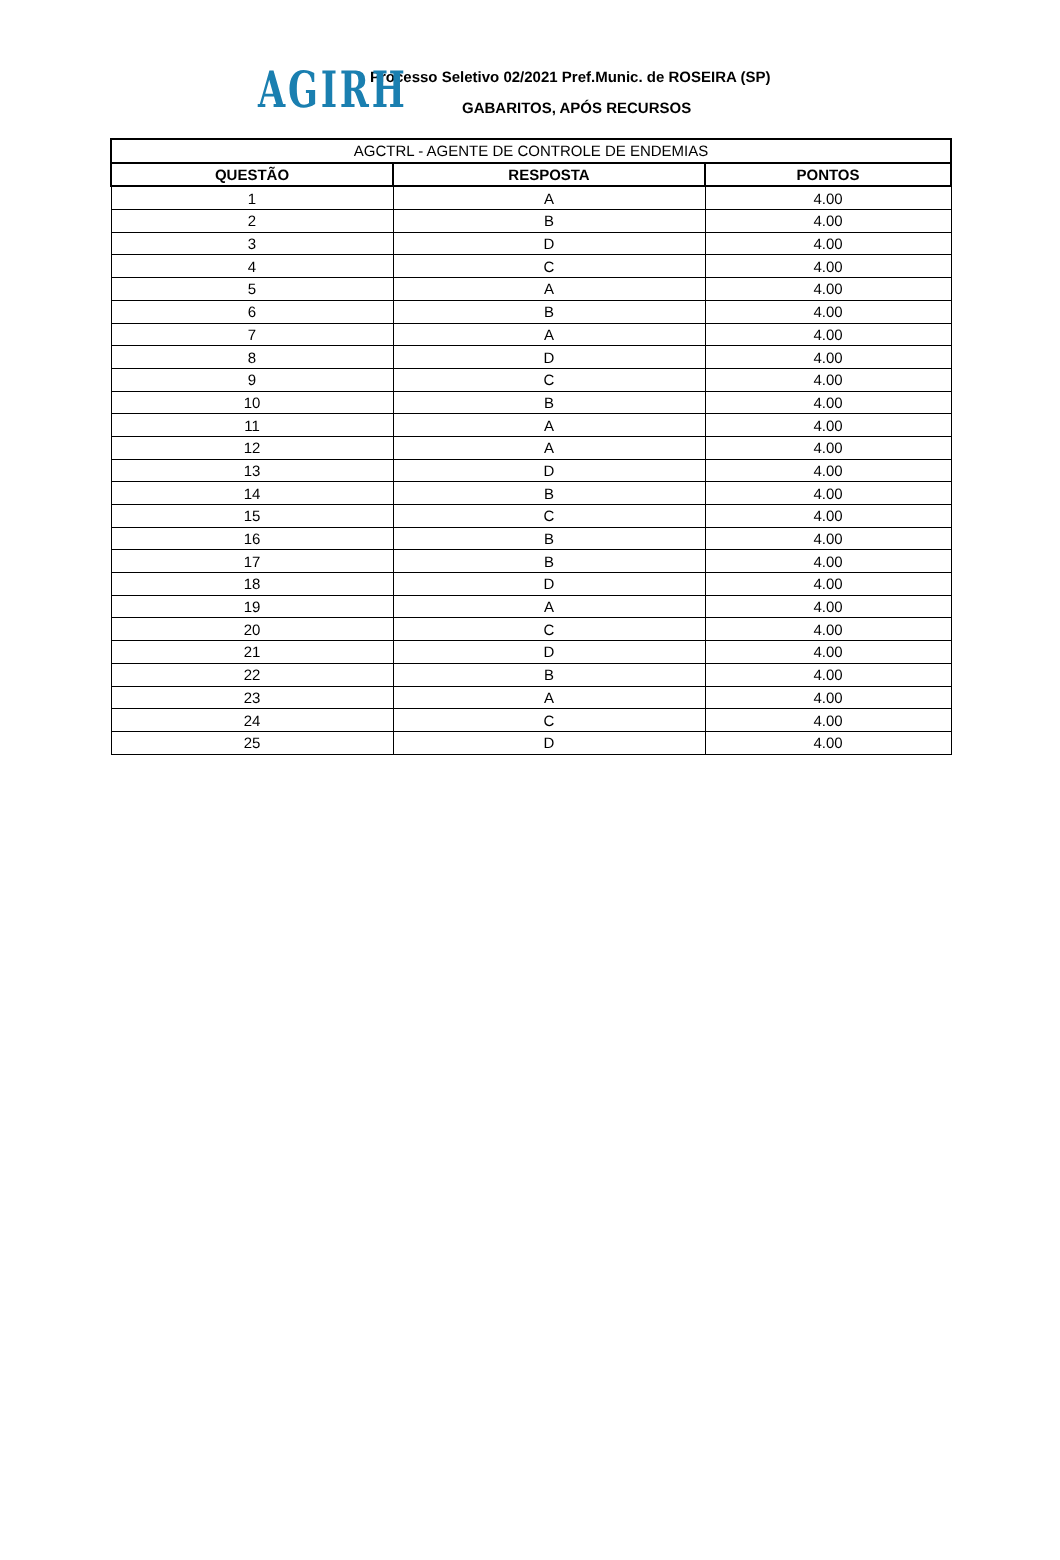AGIRH
Processo Seletivo 02/2021 Pref.Munic. de ROSEIRA (SP)
GABARITOS, APÓS RECURSOS
| AGCTRL - AGENTE DE CONTROLE DE ENDEMIAS | | |
| --- | --- | --- |
| QUESTÃO | RESPOSTA | PONTOS |
| 1 | A | 4.00 |
| 2 | B | 4.00 |
| 3 | D | 4.00 |
| 4 | C | 4.00 |
| 5 | A | 4.00 |
| 6 | B | 4.00 |
| 7 | A | 4.00 |
| 8 | D | 4.00 |
| 9 | C | 4.00 |
| 10 | B | 4.00 |
| 11 | A | 4.00 |
| 12 | A | 4.00 |
| 13 | D | 4.00 |
| 14 | B | 4.00 |
| 15 | C | 4.00 |
| 16 | B | 4.00 |
| 17 | B | 4.00 |
| 18 | D | 4.00 |
| 19 | A | 4.00 |
| 20 | C | 4.00 |
| 21 | D | 4.00 |
| 22 | B | 4.00 |
| 23 | A | 4.00 |
| 24 | C | 4.00 |
| 25 | D | 4.00 |